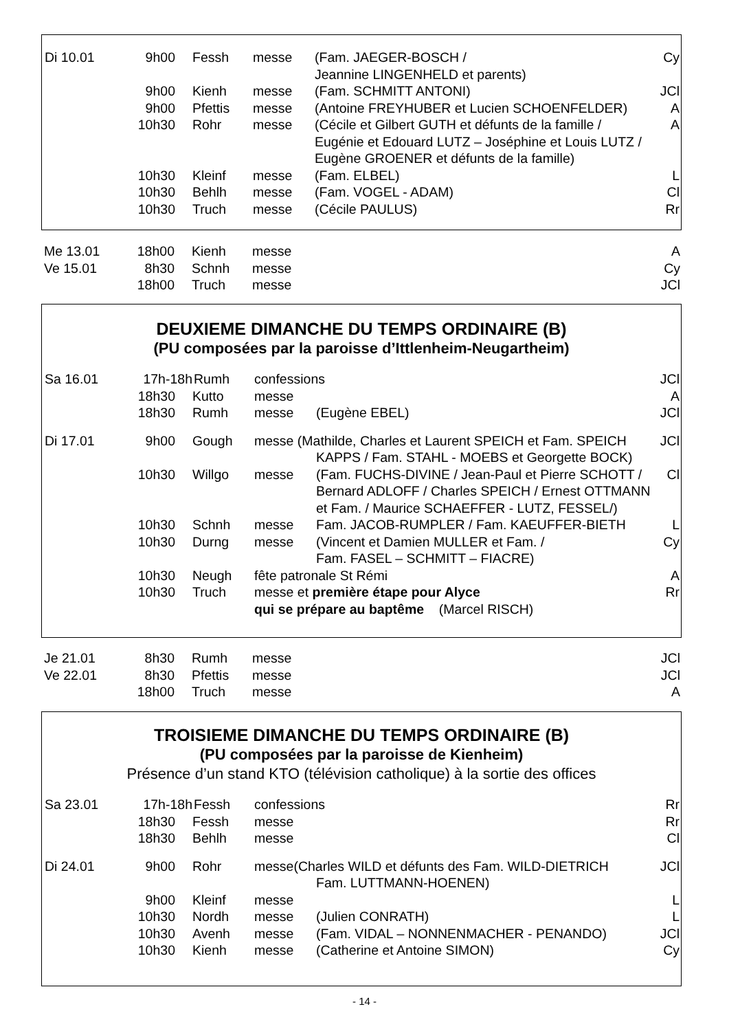| Di 10.01 | 9h00 | Fessh | messe | (Fam. JAEGER-BOSCH / Jeannine LINGENHELD et parents) | Cy |
| | 9h00 | Kienh | messe | (Fam. SCHMITT ANTONI) | JCl |
| | 9h00 | Pfettis | messe | (Antoine FREYHUBER et Lucien SCHOENFELDER) | A |
| | 10h30 | Rohr | messe | (Cécile et Gilbert GUTH et défunts de la famille / Eugénie et Edouard LUTZ – Joséphine et Louis LUTZ / Eugène GROENER et défunts de la famille) | A |
| | 10h30 | Kleinf | messe | (Fam. ELBEL) | L |
| | 10h30 | Behlh | messe | (Fam. VOGEL - ADAM) | Cl |
| | 10h30 | Truch | messe | (Cécile PAULUS) | Rr |
| Me 13.01 | 18h00 | Kienh | messe | | A |
| Ve 15.01 | 8h30 | Schnh | messe | | Cy |
| | 18h00 | Truch | messe | | JCl |
DEUXIEME DIMANCHE DU TEMPS ORDINAIRE (B)
(PU composées par la paroisse d’Ittlenheim-Neugartheim)
| Sa 16.01 | 17h-18h | Rumh | confessions | | JCl |
| | 18h30 | Kutto | messe | | A |
| | 18h30 | Rumh | messe | (Eugène EBEL) | JCl |
| Di 17.01 | 9h00 | Gough | messe (Mathilde, Charles et Laurent SPEICH et Fam. SPEICH KAPPS / Fam. STAHL - MOEBS et Georgette BOCK) | | JCl |
| | 10h30 | Willgo | messe | (Fam. FUCHS-DIVINE / Jean-Paul et Pierre SCHOTT / Bernard ADLOFF / Charles SPEICH / Ernest OTTMANN et Fam. / Maurice SCHAEFFER - LUTZ, FESSEL/) | Cl |
| | 10h30 | Schnh | messe | Fam. JACOB-RUMPLER / Fam. KAEUFFER-BIETH | L |
| | 10h30 | Durng | messe | (Vincent et Damien MULLER et Fam. / Fam. FASEL – SCHMITT – FIACRE) | Cy |
| | 10h30 | Neugh | fête patronale St Rémi | | A |
| | 10h30 | Truch | messe et première étape pour Alyce qui se prépare au baptême (Marcel RISCH) | | Rr |
| Je 21.01 | 8h30 | Rumh | messe | | JCl |
| Ve 22.01 | 8h30 | Pfettis | messe | | JCl |
| | 18h00 | Truch | messe | | A |
TROISIEME DIMANCHE DU TEMPS ORDINAIRE (B)
(PU composées par la paroisse de Kienheim)
Présence d’un stand KTO (télévision catholique) à la sortie des offices
| Sa 23.01 | 17h-18h | Fessh | confessions | | Rr |
| | 18h30 | Fessh | messe | | Rr |
| | 18h30 | Behlh | messe | | Cl |
| Di 24.01 | 9h00 | Rohr | messe(Charles WILD et défunts des Fam. WILD-DIETRICH Fam. LUTTMANN-HOENEN) | | JCl |
| | 9h00 | Kleinf | messe | | L |
| | 10h30 | Nordh | messe | (Julien CONRATH) | L |
| | 10h30 | Avenh | messe | (Fam. VIDAL – NONNENMACHER - PENANDO) | JCl |
| | 10h30 | Kienh | messe | (Catherine et Antoine SIMON) | Cy |
- 14 -